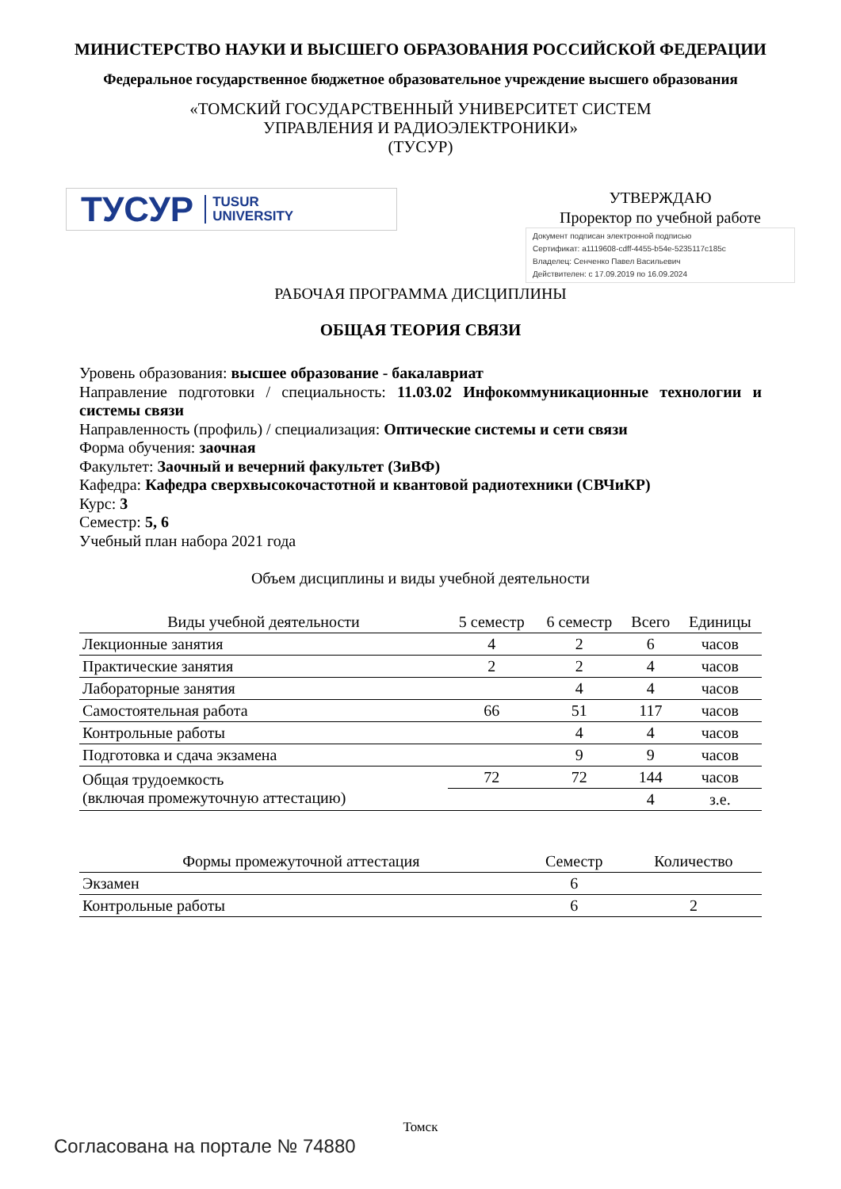МИНИСТЕРСТВО НАУКИ И ВЫСШЕГО ОБРАЗОВАНИЯ РОССИЙСКОЙ ФЕДЕРАЦИИ
Федеральное государственное бюджетное образовательное учреждение высшего образования
«ТОМСКИЙ ГОСУДАРСТВЕННЫЙ УНИВЕРСИТЕТ СИСТЕМ
УПРАВЛЕНИЯ И РАДИОЭЛЕКТРОНИКИ»
(ТУСУР)
ТУСУР TUSUR
UNIVERSITY
УТВЕРЖДАЮ
Проректор по учебной работе
Документ подписан электронной подписью
Сертификат: a1119608-cdff-4455-b54e-5235117c185c
Владелец: Сенченко Павел Васильевич
Действителен: с 17.09.2019 по 16.09.2024
РАБОЧАЯ ПРОГРАММА ДИСЦИПЛИНЫ
ОБЩАЯ ТЕОРИЯ СВЯЗИ
Уровень образования: высшее образование - бакалавриат
Направление подготовки / специальность: 11.03.02 Инфокоммуникационные технологии и системы связи
Направленность (профиль) / специализация: Оптические системы и сети связи
Форма обучения: заочная
Факультет: Заочный и вечерний факультет (ЗиВФ)
Кафедра: Кафедра сверхвысокочастотной и квантовой радиотехники (СВЧиКР)
Курс: 3
Семестр: 5, 6
Учебный план набора 2021 года
Объем дисциплины и виды учебной деятельности
| Виды учебной деятельности | 5 семестр | 6 семестр | Всего | Единицы |
| --- | --- | --- | --- | --- |
| Лекционные занятия | 4 | 2 | 6 | часов |
| Практические занятия | 2 | 2 | 4 | часов |
| Лабораторные занятия | | 4 | 4 | часов |
| Самостоятельная работа | 66 | 51 | 117 | часов |
| Контрольные работы | | 4 | 4 | часов |
| Подготовка и сдача экзамена | | 9 | 9 | часов |
| Общая трудоемкость (включая промежуточную аттестацию) | 72 | 72 | 144 | часов |
| | | | 4 | з.е. |
| Формы промежуточной аттестация | Семестр | Количество |
| --- | --- | --- |
| Экзамен | 6 | |
| Контрольные работы | 6 | 2 |
Томск
Согласована на портале № 74880